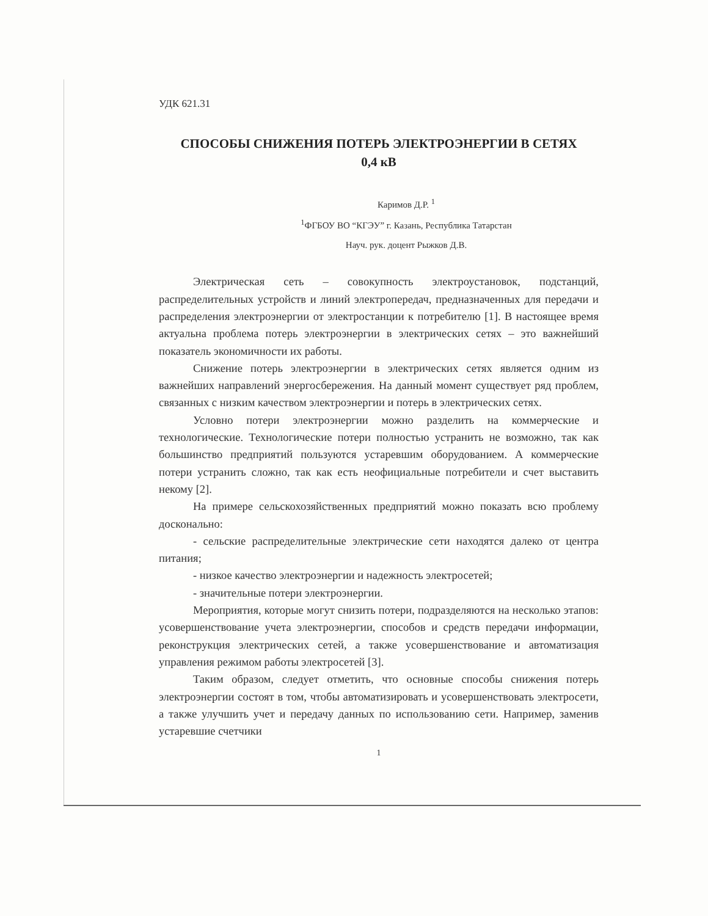УДК 621.31
СПОСОБЫ СНИЖЕНИЯ ПОТЕРЬ ЭЛЕКТРОЭНЕРГИИ В СЕТЯХ
0,4 кВ
Каримов Д.Р. <sup>1</sup>
<sup>1</sup> ФГБОУ ВО “КГЭУ” г. Казань, Республика Татарстан
Науч. рук. доцент Рыжков Д.В.
Электрическая сеть – совокупность электроустановок, подстанций, распределительных устройств и линий электропередач, предназначенных для передачи и распределения электроэнергии от электростанции к потребителю [1]. В настоящее время актуальна проблема потерь электроэнергии в электрических сетях – это важнейший показатель экономичности их работы.
Снижение потерь электроэнергии в электрических сетях является одним из важнейших направлений энергосбережения. На данный момент существует ряд проблем, связанных с низким качеством электроэнергии и потерь в электрических сетях.
Условно потери электроэнергии можно разделить на коммерческие и технологические. Технологические потери полностью устранить не возможно, так как большинство предприятий пользуются устаревшим оборудованием. А коммерческие потери устранить сложно, так как есть неофициальные потребители и счет выставить некому [2].
На примере сельскохозяйственных предприятий можно показать всю проблему досконально:
- сельские распределительные электрические сети находятся далеко от центра питания;
- низкое качество электроэнергии и надежность электросетей;
- значительные потери электроэнергии.
Мероприятия, которые могут снизить потери, подразделяются на несколько этапов: усовершенствование учета электроэнергии, способов и средств передачи информации, реконструкция электрических сетей, а также усовершенствование и автоматизация управления режимом работы электросетей [3].
Таким образом, следует отметить, что основные способы снижения потерь электроэнергии состоят в том, чтобы автоматизировать и усовершенствовать электросети, а также улучшить учет и передачу данных по использованию сети. Например, заменив устаревшие счетчики
1